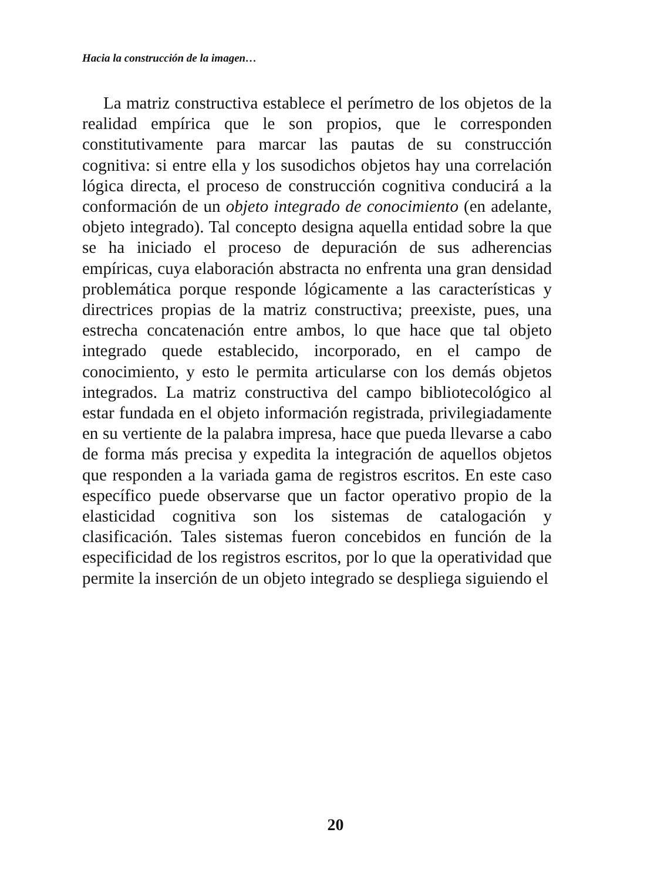Hacia la construcción de la imagen…
La matriz constructiva establece el perímetro de los objetos de la realidad empírica que le son propios, que le corresponden constitutivamente para marcar las pautas de su construcción cognitiva: si entre ella y los susodichos objetos hay una correlación lógica directa, el proceso de construcción cognitiva conducirá a la conformación de un objeto integrado de conocimiento (en adelante, objeto integrado). Tal concepto designa aquella entidad sobre la que se ha iniciado el proceso de depuración de sus adherencias empíricas, cuya elaboración abstracta no enfrenta una gran densidad problemática porque responde lógicamente a las características y directrices propias de la matriz constructiva; preexiste, pues, una estrecha concatenación entre ambos, lo que hace que tal objeto integrado quede establecido, incorporado, en el campo de conocimiento, y esto le permita articularse con los demás objetos integrados. La matriz constructiva del campo bibliotecológico al estar fundada en el objeto información registrada, privilegiadamente en su vertiente de la palabra impresa, hace que pueda llevarse a cabo de forma más precisa y expedita la integración de aquellos objetos que responden a la variada gama de registros escritos. En este caso específico puede observarse que un factor operativo propio de la elasticidad cognitiva son los sistemas de catalogación y clasificación. Tales sistemas fueron concebidos en función de la especificidad de los registros escritos, por lo que la operatividad que permite la inserción de un objeto integrado se despliega siguiendo el
20